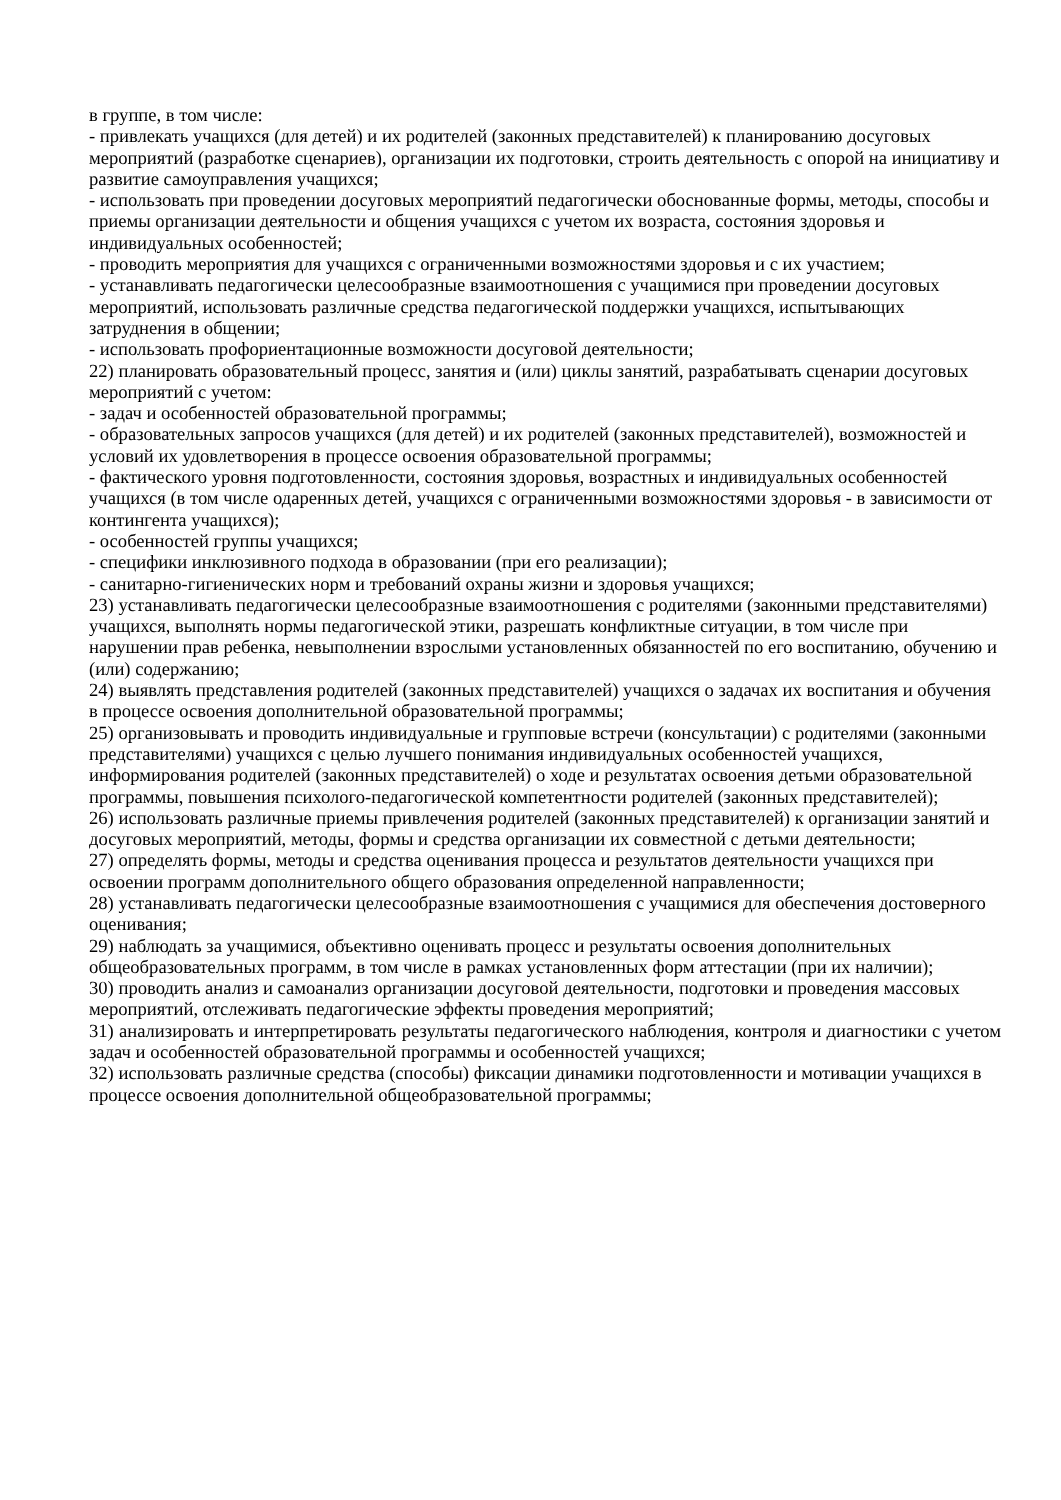в группе, в том числе:
- привлекать учащихся (для детей) и их родителей (законных представителей) к планированию досуговых мероприятий (разработке сценариев), организации их подготовки, строить деятельность с опорой на инициативу и развитие самоуправления учащихся;
- использовать при проведении досуговых мероприятий педагогически обоснованные формы, методы, способы и приемы организации деятельности и общения учащихся с учетом их возраста, состояния здоровья и индивидуальных особенностей;
- проводить мероприятия для учащихся с ограниченными возможностями здоровья и с их участием;
- устанавливать педагогически целесообразные взаимоотношения с учащимися при проведении досуговых мероприятий, использовать различные средства педагогической поддержки учащихся, испытывающих затруднения в общении;
- использовать профориентационные возможности досуговой деятельности;
22) планировать образовательный процесс, занятия и (или) циклы занятий, разрабатывать сценарии досуговых мероприятий с учетом:
- задач и особенностей образовательной программы;
- образовательных запросов учащихся (для детей) и их родителей (законных представителей), возможностей и условий их удовлетворения в процессе освоения образовательной программы;
- фактического уровня подготовленности, состояния здоровья, возрастных и индивидуальных особенностей учащихся (в том числе одаренных детей, учащихся с ограниченными возможностями здоровья - в зависимости от контингента учащихся);
- особенностей группы учащихся;
- специфики инклюзивного подхода в образовании (при его реализации);
- санитарно-гигиенических норм и требований охраны жизни и здоровья учащихся;
23) устанавливать педагогически целесообразные взаимоотношения с родителями (законными представителями) учащихся, выполнять нормы педагогической этики, разрешать конфликтные ситуации, в том числе при нарушении прав ребенка, невыполнении взрослыми установленных обязанностей по его воспитанию, обучению и (или) содержанию;
24) выявлять представления родителей (законных представителей) учащихся о задачах их воспитания и обучения в процессе освоения дополнительной образовательной программы;
25) организовывать и проводить индивидуальные и групповые встречи (консультации) с родителями (законными представителями) учащихся с целью лучшего понимания индивидуальных особенностей учащихся, информирования родителей (законных представителей) о ходе и результатах освоения детьми образовательной программы, повышения психолого-педагогической компетентности родителей (законных представителей);
26) использовать различные приемы привлечения родителей (законных представителей) к организации занятий и досуговых мероприятий, методы, формы и средства организации их совместной с детьми деятельности;
27) определять формы, методы и средства оценивания процесса и результатов деятельности учащихся при освоении программ дополнительного общего образования определенной направленности;
28) устанавливать педагогически целесообразные взаимоотношения с учащимися для обеспечения достоверного оценивания;
29) наблюдать за учащимися, объективно оценивать процесс и результаты освоения дополнительных общеобразовательных программ, в том числе в рамках установленных форм аттестации (при их наличии);
30) проводить анализ и самоанализ организации досуговой деятельности, подготовки и проведения массовых мероприятий, отслеживать педагогические эффекты проведения мероприятий;
31) анализировать и интерпретировать результаты педагогического наблюдения, контроля и диагностики с учетом задач и особенностей образовательной программы и особенностей учащихся;
32) использовать различные средства (способы) фиксации динамики подготовленности и мотивации учащихся в процессе освоения дополнительной общеобразовательной программы;